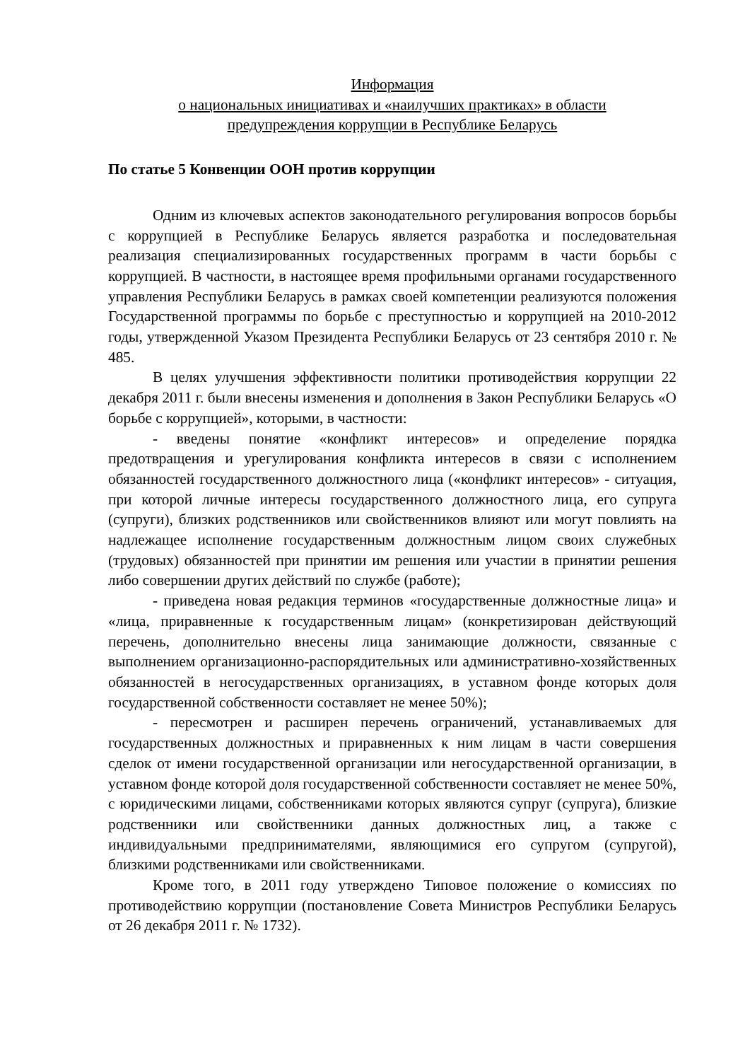Информация
о национальных инициативах и «наилучших практиках» в области
предупреждения коррупции в Республике Беларусь
По статье 5 Конвенции ООН против коррупции
Одним из ключевых аспектов законодательного регулирования вопросов борьбы с коррупцией в Республике Беларусь является разработка и последовательная реализация специализированных государственных программ в части борьбы с коррупцией. В частности, в настоящее время профильными органами государственного управления Республики Беларусь в рамках своей компетенции реализуются положения Государственной программы по борьбе с преступностью и коррупцией на 2010-2012 годы, утвержденной Указом Президента Республики Беларусь от 23 сентября 2010 г. № 485.
В целях улучшения эффективности политики противодействия коррупции 22 декабря 2011 г. были внесены изменения и дополнения в Закон Республики Беларусь «О борьбе с коррупцией», которыми, в частности:
- введены понятие «конфликт интересов» и определение порядка предотвращения и урегулирования конфликта интересов в связи с исполнением обязанностей государственного должностного лица («конфликт интересов» - ситуация, при которой личные интересы государственного должностного лица, его супруга (супруги), близких родственников или свойственников влияют или могут повлиять на надлежащее исполнение государственным должностным лицом своих служебных (трудовых) обязанностей при принятии им решения или участии в принятии решения либо совершении других действий по службе (работе);
- приведена новая редакция терминов «государственные должностные лица» и «лица, приравненные к государственным лицам» (конкретизирован действующий перечень, дополнительно внесены лица занимающие должности, связанные с выполнением организационно-распорядительных или административно-хозяйственных обязанностей в негосударственных организациях, в уставном фонде которых доля государственной собственности составляет не менее 50%);
- пересмотрен и расширен перечень ограничений, устанавливаемых для государственных должностных и приравненных к ним лицам в части совершения сделок от имени государственной организации или негосударственной организации, в уставном фонде которой доля государственной собственности составляет не менее 50%, с юридическими лицами, собственниками которых являются супруг (супруга), близкие родственники или свойственники данных должностных лиц, а также с индивидуальными предпринимателями, являющимися его супругом (супругой), близкими родственниками или свойственниками.
Кроме того, в 2011 году утверждено Типовое положение о комиссиях по противодействию коррупции (постановление Совета Министров Республики Беларусь от 26 декабря 2011 г. № 1732).